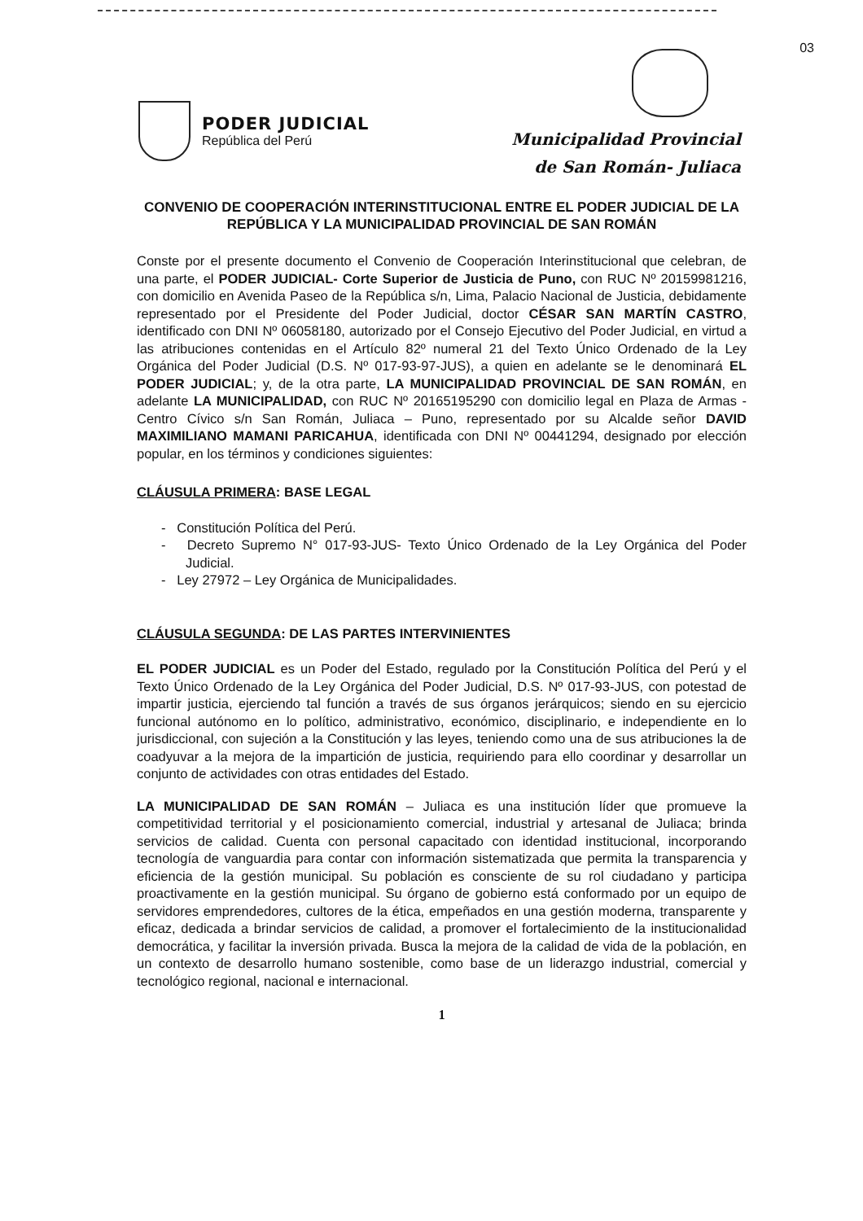03
PODER JUDICIAL
República del Perú
Municipalidad Provincial
de San Román- Juliaca
CONVENIO DE COOPERACIÓN INTERINSTITUCIONAL ENTRE EL PODER JUDICIAL DE LA REPÚBLICA Y LA MUNICIPALIDAD PROVINCIAL DE SAN ROMÁN
Conste por el presente documento el Convenio de Cooperación Interinstitucional que celebran, de una parte, el PODER JUDICIAL- Corte Superior de Justicia de Puno, con RUC Nº 20159981216, con domicilio en Avenida Paseo de la República s/n, Lima, Palacio Nacional de Justicia, debidamente representado por el Presidente del Poder Judicial, doctor CÉSAR SAN MARTÍN CASTRO, identificado con DNI Nº 06058180, autorizado por el Consejo Ejecutivo del Poder Judicial, en virtud a las atribuciones contenidas en el Artículo 82º numeral 21 del Texto Único Ordenado de la Ley Orgánica del Poder Judicial (D.S. Nº 017-93-97-JUS), a quien en adelante se le denominará EL PODER JUDICIAL; y, de la otra parte, LA MUNICIPALIDAD PROVINCIAL DE SAN ROMÁN, en adelante LA MUNICIPALIDAD, con RUC Nº 20165195290 con domicilio legal en Plaza de Armas - Centro Cívico s/n San Román, Juliaca – Puno, representado por su Alcalde señor DAVID MAXIMILIANO MAMANI PARICAHUA, identificada con DNI Nº 00441294, designado por elección popular, en los términos y condiciones siguientes:
CLÁUSULA PRIMERA: BASE LEGAL
- Constitución Política del Perú.
- Decreto Supremo N° 017-93-JUS- Texto Único Ordenado de la Ley Orgánica del Poder Judicial.
- Ley 27972 – Ley Orgánica de Municipalidades.
CLÁUSULA SEGUNDA: DE LAS PARTES INTERVINIENTES
EL PODER JUDICIAL es un Poder del Estado, regulado por la Constitución Política del Perú y el Texto Único Ordenado de la Ley Orgánica del Poder Judicial, D.S. Nº 017-93-JUS, con potestad de impartir justicia, ejerciendo tal función a través de sus órganos jerárquicos; siendo en su ejercicio funcional autónomo en lo político, administrativo, económico, disciplinario, e independiente en lo jurisdiccional, con sujeción a la Constitución y las leyes, teniendo como una de sus atribuciones la de coadyuvar a la mejora de la impartición de justicia, requiriendo para ello coordinar y desarrollar un conjunto de actividades con otras entidades del Estado.
LA MUNICIPALIDAD DE SAN ROMÁN – Juliaca es una institución líder que promueve la competitividad territorial y el posicionamiento comercial, industrial y artesanal de Juliaca; brinda servicios de calidad. Cuenta con personal capacitado con identidad institucional, incorporando tecnología de vanguardia para contar con información sistematizada que permita la transparencia y eficiencia de la gestión municipal. Su población es consciente de su rol ciudadano y participa proactivamente en la gestión municipal. Su órgano de gobierno está conformado por un equipo de servidores emprendedores, cultores de la ética, empeñados en una gestión moderna, transparente y eficaz, dedicada a brindar servicios de calidad, a promover el fortalecimiento de la institucionalidad democrática, y facilitar la inversión privada. Busca la mejora de la calidad de vida de la población, en un contexto de desarrollo humano sostenible, como base de un liderazgo industrial, comercial y tecnológico regional, nacional e internacional.
1